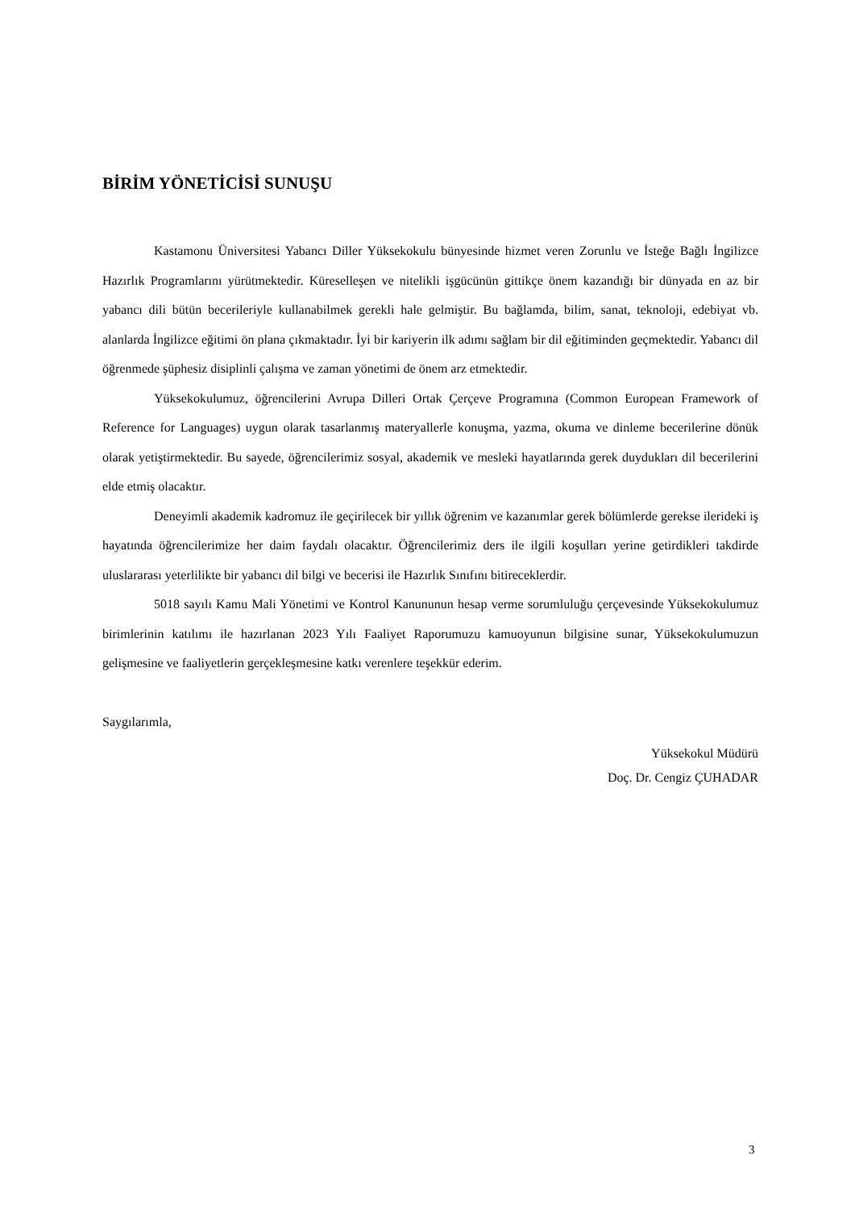BİRİM YÖNETİCİSİ SUNUŞU
Kastamonu Üniversitesi Yabancı Diller Yüksekokulu bünyesinde hizmet veren Zorunlu ve İsteğe Bağlı İngilizce Hazırlık Programlarını yürütmektedir. Küreselleşen ve nitelikli işgücünün gittikçe önem kazandığı bir dünyada en az bir yabancı dili bütün becerileriyle kullanabilmek gerekli hale gelmiştir. Bu bağlamda, bilim, sanat, teknoloji, edebiyat vb. alanlarda İngilizce eğitimi ön plana çıkmaktadır. İyi bir kariyerin ilk adımı sağlam bir dil eğitiminden geçmektedir. Yabancı dil öğrenmede şüphesiz disiplinli çalışma ve zaman yönetimi de önem arz etmektedir.
Yüksekokulumuz, öğrencilerini Avrupa Dilleri Ortak Çerçeve Programına (Common European Framework of Reference for Languages) uygun olarak tasarlanmış materyallerle konuşma, yazma, okuma ve dinleme becerilerine dönük olarak yetiştirmektedir. Bu sayede, öğrencilerimiz sosyal, akademik ve mesleki hayatlarında gerek duydukları dil becerilerini elde etmiş olacaktır.
Deneyimli akademik kadromuz ile geçirilecek bir yıllık öğrenim ve kazanımlar gerek bölümlerde gerekse ilerideki iş hayatında öğrencilerimize her daim faydalı olacaktır. Öğrencilerimiz ders ile ilgili koşulları yerine getirdikleri takdirde uluslararası yeterlilikte bir yabancı dil bilgi ve becerisi ile Hazırlık Sınıfını bitireceklerdir.
5018 sayılı Kamu Mali Yönetimi ve Kontrol Kanununun hesap verme sorumluluğu çerçevesinde Yüksekokulumuz birimlerinin katılımı ile hazırlanan 2023 Yılı Faaliyet Raporumuzu kamuoyunun bilgisine sunar, Yüksekokulumuzun gelişmesine ve faaliyetlerin gerçekleşmesine katkı verenlere teşekkür ederim.
Saygılarımla,
Yüksekokul Müdürü
Doç. Dr. Cengiz ÇUHADAR
3